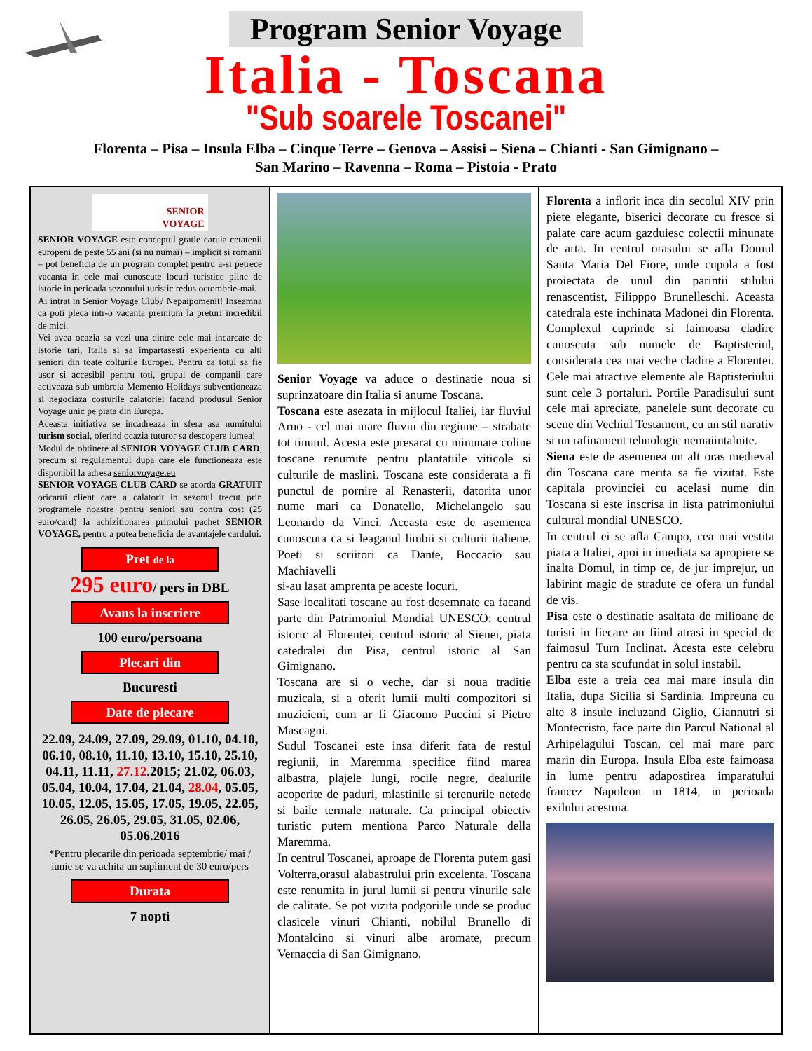Program Senior Voyage
Italia - Toscana
"Sub soarele Toscanei"
Florenta – Pisa – Insula Elba – Cinque Terre – Genova – Assisi – Siena – Chianti - San Gimignano –
San Marino – Ravenna – Roma – Pistoia - Prato
SENIOR
VOYAGE
SENIOR VOYAGE este conceptul gratie caruia cetatenii europeni de peste 55 ani (si nu numai) – implicit si romanii – pot beneficia de un program complet pentru a-si petrece vacanta in cele mai cunoscute locuri turistice pline de istorie in perioada sezonului turistic redus octombrie-mai.
Ai intrat in Senior Voyage Club? Nepaipomenit! Inseamna ca poti pleca intr-o vacanta premium la preturi incredibil de mici.
Vei avea ocazia sa vezi una dintre cele mai incarcate de istorie tari, Italia si sa impartasesti experienta cu alti seniori din toate colturile Europei. Pentru ca totul sa fie usor si accesibil pentru toti, grupul de companii care activeaza sub umbrela Memento Holidays subventioneaza si negociaza costurile calatoriei facand produsul Senior Voyage unic pe piata din Europa.
Aceasta initiativa se incadreaza in sfera asa numitului turism social, oferind ocazia tuturor sa descopere lumea!
Modul de obtinere al SENIOR VOYAGE CLUB CARD, precum si regulamentul dupa care ele functioneaza este disponibil la adresa seniorvoyage.eu
SENIOR VOYAGE CLUB CARD se acorda GRATUIT oricarui client care a calatorit in sezonul trecut prin programele noastre pentru seniori sau contra cost (25 euro/card) la achizitionarea primului pachet SENIOR VOYAGE, pentru a putea beneficia de avantajele cardului.
Pret de la
295 euro/ pers in DBL
Avans la inscriere
100 euro/persoana
Plecari din
Bucuresti
Date de plecare
22.09, 24.09, 27.09, 29.09, 01.10, 04.10, 06.10, 08.10, 11.10, 13.10, 15.10, 25.10, 04.11, 11.11, 27.12.2015; 21.02, 06.03, 05.04, 10.04, 17.04, 21.04, 28.04, 05.05, 10.05, 12.05, 15.05, 17.05, 19.05, 22.05, 26.05, 26.05, 29.05, 31.05, 02.06, 05.06.2016
*Pentru plecarile din perioada septembrie/ mai / iunie se va achita un supliment de 30 euro/pers
Durata
7 nopti
Senior Voyage va aduce o destinatie noua si suprinzatoare din Italia si anume Toscana.
Toscana este asezata in mijlocul Italiei, iar fluviul Arno - cel mai mare fluviu din regiune – strabate tot tinutul. Acesta este presarat cu minunate coline toscane renumite pentru plantatiile viticole si culturile de maslini. Toscana este considerata a fi punctul de pornire al Renasterii, datorita unor nume mari ca Donatello, Michelangelo sau Leonardo da Vinci. Aceasta este de asemenea cunoscuta ca si leaganul limbii si culturii italiene. Poeti si scriitori ca Dante, Boccacio sau Machiavelli
si-au lasat amprenta pe aceste locuri.
Sase localitati toscane au fost desemnate ca facand parte din Patrimoniul Mondial UNESCO: centrul istoric al Florentei, centrul istoric al Sienei, piata catedralei din Pisa, centrul istoric al San Gimignano.
Toscana are si o veche, dar si noua traditie muzicala, si a oferit lumii multi compozitori si muzicieni, cum ar fi Giacomo Puccini si Pietro Mascagni.
Sudul Toscanei este insa diferit fata de restul regiunii, in Maremma specifice fiind marea albastra, plajele lungi, rocile negre, dealurile acoperite de paduri, mlastinile si terenurile netede si baile termale naturale. Ca principal obiectiv turistic putem mentiona Parco Naturale della Maremma.
In centrul Toscanei, aproape de Florenta putem gasi Volterra,orasul alabastrului prin excelenta. Toscana este renumita in jurul lumii si pentru vinurile sale de calitate. Se pot vizita podgoriile unde se produc clasicele vinuri Chianti, nobilul Brunello di Montalcino si vinuri albe aromate, precum Vernaccia di San Gimignano.
Florenta a inflorit inca din secolul XIV prin piete elegante, biserici decorate cu fresce si palate care acum gazduiesc colectii minunate de arta. In centrul orasului se afla Domul Santa Maria Del Fiore, unde cupola a fost proiectata de unul din parintii stilului renascentist, Filipppo Brunelleschi. Aceasta catedrala este inchinata Madonei din Florenta. Complexul cuprinde si faimoasa cladire cunoscuta sub numele de Baptisteriul, considerata cea mai veche cladire a Florentei. Cele mai atractive elemente ale Baptisteriului sunt cele 3 portaluri. Portile Paradisului sunt cele mai apreciate, panelele sunt decorate cu scene din Vechiul Testament, cu un stil narativ si un rafinament tehnologic nemaiintalnite.
Siena este de asemenea un alt oras medieval din Toscana care merita sa fie vizitat. Este capitala provinciei cu acelasi nume din Toscana si este inscrisa in lista patrimoniului cultural mondial UNESCO.
In centrul ei se afla Campo, cea mai vestita piata a Italiei, apoi in imediata sa apropiere se inalta Domul, in timp ce, de jur imprejur, un labirint magic de stradute ce ofera un fundal de vis.
Pisa este o destinatie asaltata de milioane de turisti in fiecare an fiind atrasi in special de faimosul Turn Inclinat. Acesta este celebru pentru ca sta scufundat in solul instabil.
Elba este a treia cea mai mare insula din Italia, dupa Sicilia si Sardinia. Impreuna cu alte 8 insule incluzand Giglio, Giannutri si Montecristo, face parte din Parcul National al Arhipelagului Toscan, cel mai mare parc marin din Europa. Insula Elba este faimoasa in lume pentru adapostirea imparatului francez Napoleon in 1814, in perioada exilului acestuia.